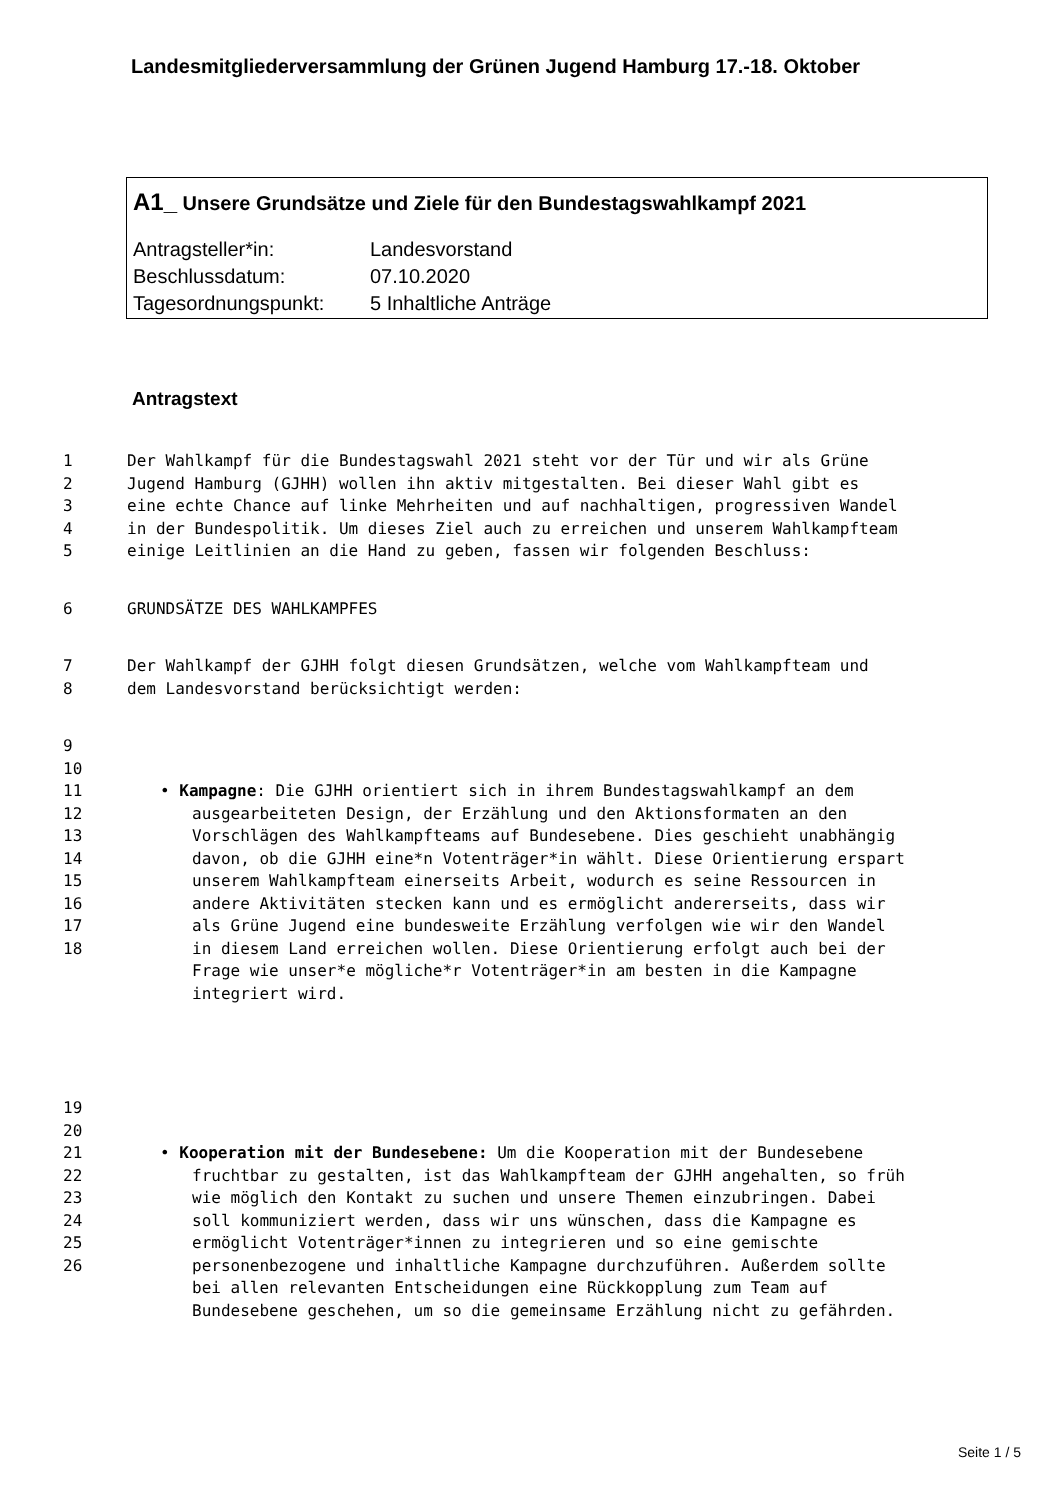Landesmitgliederversammlung der Grünen Jugend Hamburg 17.-18. Oktober
A1_ Unsere Grundsätze und Ziele für den Bundestagswahlkampf 2021
Antragsteller*in: Landesvorstand
Beschlussdatum: 07.10.2020
Tagesordnungspunkt: 5 Inhaltliche Anträge
Antragstext
1 Der Wahlkampf für die Bundestagswahl 2021 steht vor der Tür und wir als Grüne
2 Jugend Hamburg (GJHH) wollen ihn aktiv mitgestalten. Bei dieser Wahl gibt es
3 eine echte Chance auf linke Mehrheiten und auf nachhaltigen, progressiven Wandel
4 in der Bundespolitik. Um dieses Ziel auch zu erreichen und unserem Wahlkampfteam
5 einige Leitlinien an die Hand zu geben, fassen wir folgenden Beschluss:
6 GRUNDSÄTZE DES WAHLKAMPFES
7 Der Wahlkampf der GJHH folgt diesen Grundsätzen, welche vom Wahlkampfteam und
8 dem Landesvorstand berücksichtigt werden:
9
10
11 • Kampagne: Die GJHH orientiert sich in ihrem Bundestagswahlkampf an dem
12 ausgearbeiteten Design, der Erzählung und den Aktionsformaten an den
13 Vorschlägen des Wahlkampfteams auf Bundesebene. Dies geschieht unabhängig
14 davon, ob die GJHH eine*n Votenträger*in wählt. Diese Orientierung erspart
15 unserem Wahlkampfteam einerseits Arbeit, wodurch es seine Ressourcen in
16 andere Aktivitäten stecken kann und es ermöglicht andererseits, dass wir
17 als Grüne Jugend eine bundesweite Erzählung verfolgen wie wir den Wandel
18 in diesem Land erreichen wollen. Diese Orientierung erfolgt auch bei der
Frage wie unser*e mögliche*r Votenträger*in am besten in die Kampagne
integriert wird.
19
20
21 • Kooperation mit der Bundesebene: Um die Kooperation mit der Bundesebene
22 fruchtbar zu gestalten, ist das Wahlkampfteam der GJHH angehalten, so früh
23 wie möglich den Kontakt zu suchen und unsere Themen einzubringen. Dabei
24 soll kommuniziert werden, dass wir uns wünschen, dass die Kampagne es
25 ermöglicht Votenträger*innen zu integrieren und so eine gemischte
26 personenbezogene und inhaltliche Kampagne durchzuführen. Außerdem sollte
bei allen relevanten Entscheidungen eine Rückkopplung zum Team auf
Bundesebene geschehen, um so die gemeinsame Erzählung nicht zu gefährden.
Seite 1 / 5